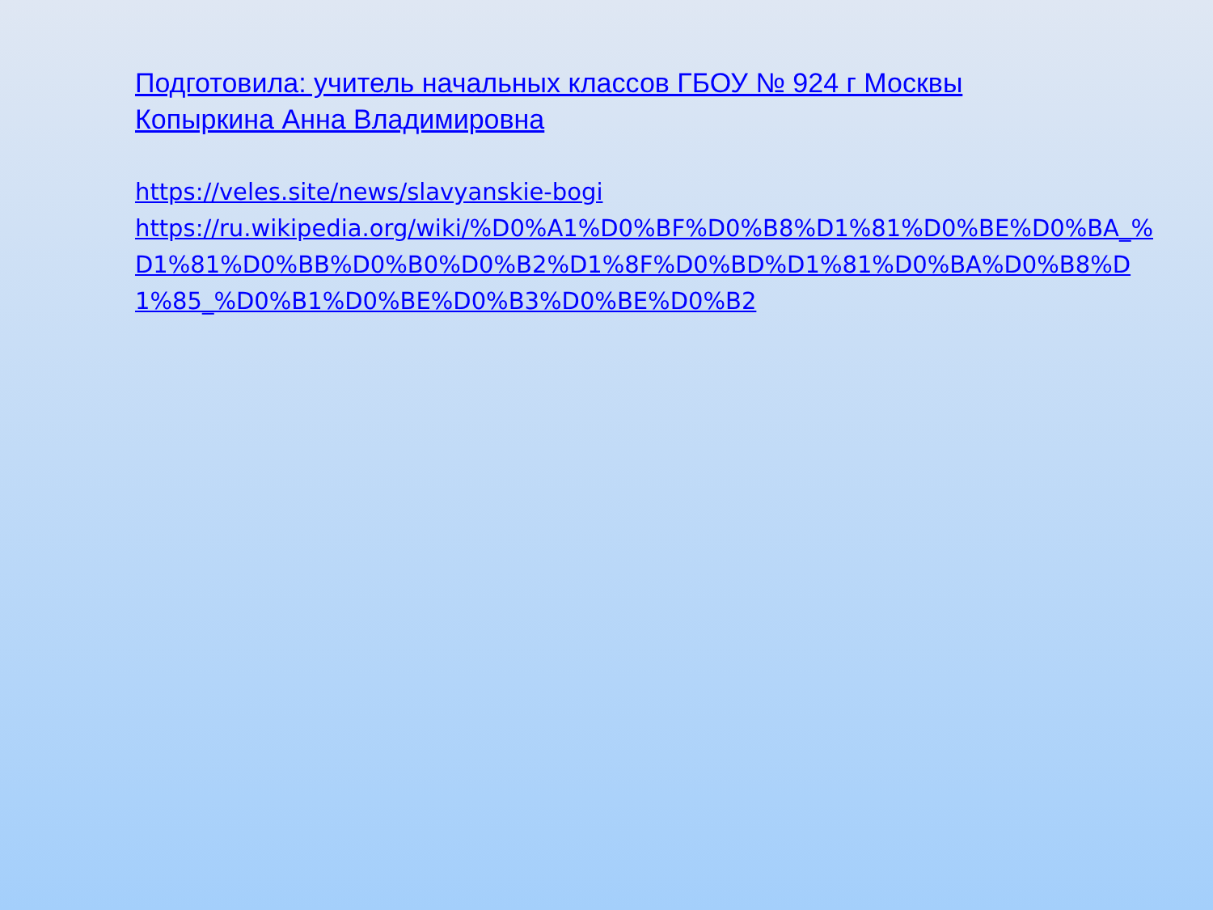Подготовила: учитель начальных классов ГБОУ № 924 г Москвы
Копыркина Анна Владимировна
https://veles.site/news/slavyanskie-bogi
https://ru.wikipedia.org/wiki/%D0%A1%D0%BF%D0%B8%D1%81%D0%BE%D0%BA_%D1%81%D0%BB%D0%B0%D0%B2%D1%8F%D0%BD%D1%81%D0%BA%D0%B8%D1%85_%D0%B1%D0%BE%D0%B3%D0%BE%D0%B2